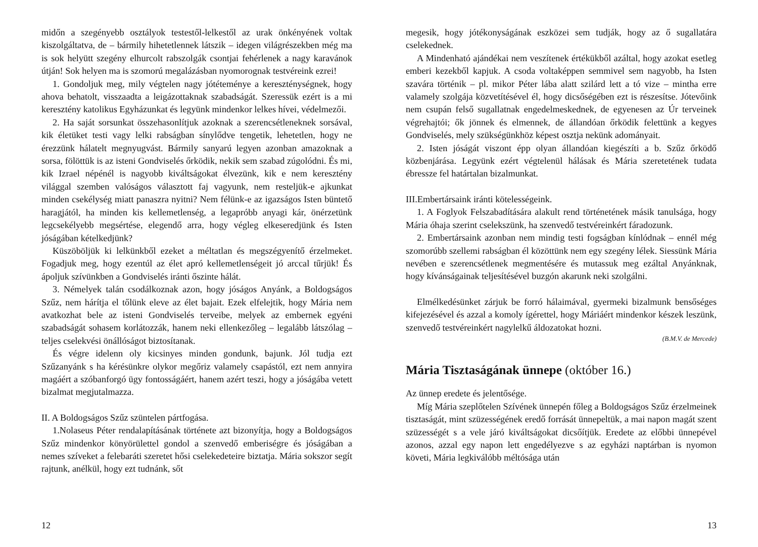midőn a szegényebb osztályok testestől-lelkestől az urak önkényének voltak kiszolgáltatva, de – bármily hihetetlennek látszik – idegen világré­szekben még ma is sok helyütt szegény elhurcolt rabszolgák csontjai fehér­lenek a nagy karavánok útján! Sok helyen ma is szomorú megalázásban nyomorognak testvéreink ezrei!
1. Gondoljuk meg, mily végtelen nagy jótéteménye a kereszténységnek, hogy ahova behatolt, visszaadta a leigázottaknak szabadságát. Szeressük ezért is a mi keresztény katolikus Egyházunkat és legyünk mindenkor lelkes hívei, védelmezői.
2. Ha saját sorsunkat összehasonlítjuk azoknak a szerencsétleneknek sorsával, kik életüket testi vagy lelki rabságban sínylődve tengetik, lehetetlen, hogy ne érezzünk hálatelt megnyugvást. Bármily sanyarú legyen azonban amazoknak a sorsa, fölöttük is az isteni Gondviselés őrködik, nekik sem szabad zúgolódni. És mi, kik Izrael népénél is nagyobb kiváltságokat élvezünk, kik e nem keresztény világgal szemben valóságos választott faj vagyunk, nem resteljük-e ajkunkat minden csekélység miatt panaszra nyitni? Nem félünk-e az igazságos Isten büntető haragjától, ha minden kis kellemetlenség, a legapróbb anyagi kár, önérzetünk legcse­kélyebb megsértése, elegendő arra, hogy végleg elkeseredjünk és Isten jóságában kételkedjünk?
Küszöböljük ki lelkünkből ezeket a méltatlan és megszégyenítő érzel­meket. Fogadjuk meg, hogy ezentúl az élet apró kellemetlenségeit jó arccal tűrjük! És ápoljuk szívünkben a Gondviselés iránti őszinte hálát.
3. Némelyek talán csodálkoznak azon, hogy jóságos Anyánk, a Boldog­ságos Szűz, nem hárítja el tőlünk eleve az élet bajait. Ezek elfelejtik, hogy Mária nem avatkozhat bele az isteni Gondviselés terveibe, melyek az embernek egyéni szabadságát sohasem korlátozzák, hanem neki ellenke­zőleg – legalább látszólag – teljes cselekvési önállóságot biztosítanak.
És végre idelenn oly kicsinyes minden gondunk, bajunk. Jól tudja ezt Szűzanyánk s ha kérésünkre olykor megőriz valamely csapástól, ezt nem annyira magáért a szóbanforgó ügy fontosságáért, hanem azért teszi, hogy a jóságába vetett bizalmat megjutalmazza.
II. A Boldogságos Szűz szüntelen pártfogása.
1.Nolaseus Péter rendalapításának története azt bizonyítja, hogy a Boldogságos Szűz mindenkor könyörülettel gondol a szenvedő emberi­ségre és jóságában a nemes szíveket a felebaráti szeretet hősi cselekede­teire biztatja. Mária sokszor segít rajtunk, anélkül, hogy ezt tudnánk, sőt
12
megesik, hogy jótékonyságának eszközei sem tudják, hogy az ő sugallatára cselekednek.
A Mindenható ajándékai nem veszítenek értékükből azáltal, hogy azokat esetleg emberi kezekből kapjuk. A csoda voltaképpen semmivel sem nagyobb, ha Isten szavára történik – pl. mikor Péter lába alatt szilárd lett a tó vize – mintha erre valamely szolgája közvetítésével él, hogy dicsőségében ezt is részesítse. Jótevőink nem csupán felső sugallatnak engedelmeskednek, de egyenesen az Úr terveinek végrehajtói; ők jönnek és elmennek, de állandóan őrködik felettünk a kegyes Gondviselés, mely szükségünkhöz képest osztja nekünk adományait.
2. Isten jóságát viszont épp olyan állandóan kiegészíti a b. Szűz őrködő közbenjárása. Legyünk ezért végtelenül hálásak és Mária szeretetének tudata ébressze fel határtalan bizalmunkat.
III.Embertársaink iránti kötelességeink.
1. A Foglyok Felszabadítására alakult rend történetének másik tanulsága, hogy Mária óhaja szerint cselekszünk, ha szenvedő testvére­inkért fáradozunk.
2. Embertársaink azonban nem mindig testi fogságban kínlódnak – ennél még szomorúbb szellemi rabságban él közöttünk nem egy szegény lélek. Siessünk Mária nevében e szerencsétlenek megmentésére és mutassuk meg ezáltal Anyánknak, hogy kívánságainak teljesítésével buzgón akarunk neki szolgálni.
Elmélkedésünket zárjuk be forró hálaimával, gyermeki bizalmunk benső­séges kifejezésével és azzal a komoly ígérettel, hogy Máriáért mindenkor készek leszünk, szenvedő testvéreinkért nagylelkű áldozatokat hozni.
(B.M.V. de Mercede)
Mária Tisztaságának ünnepe (október 16.)
Az ünnep eredete és jelentősége.
Míg Mária szeplőtelen Szívének ünnepén főleg a Boldogságos Szűz érzelmeinek tisztaságát, mint szüzességének eredő forrását ünnepeltük, a mai napon magát szent szüzességét s a vele járó kiváltságokat dicsőítjük. Eredete az előbbi ünnepével azonos, azzal egy napon lett engedélyezve s az egyházi naptárban is nyomon követi, Mária legkiválóbb méltósága után
13